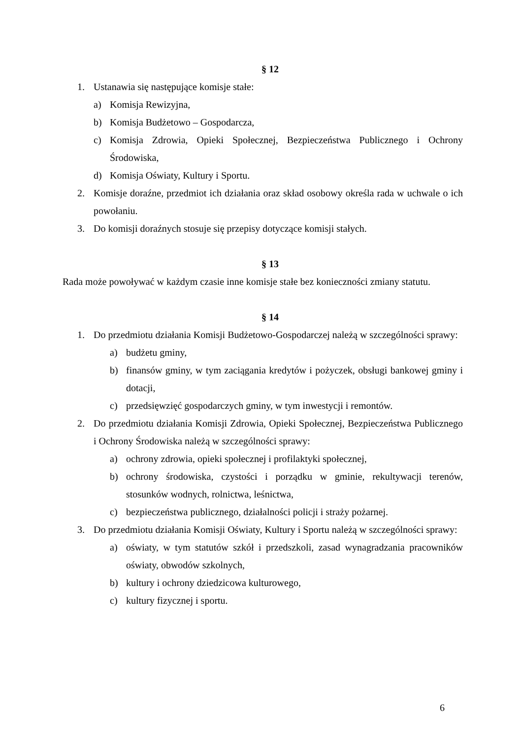§ 12
1. Ustanawia się następujące komisje stałe:
a) Komisja Rewizyjna,
b) Komisja Budżetowo – Gospodarcza,
c) Komisja Zdrowia, Opieki Społecznej, Bezpieczeństwa Publicznego i Ochrony Środowiska,
d) Komisja Oświaty, Kultury i Sportu.
2. Komisje doraźne, przedmiot ich działania oraz skład osobowy określa rada w uchwale o ich powołaniu.
3. Do komisji doraźnych stosuje się przepisy dotyczące komisji stałych.
§ 13
Rada może powoływać w każdym czasie inne komisje stałe bez konieczności zmiany statutu.
§ 14
1. Do przedmiotu działania Komisji Budżetowo-Gospodarczej należą w szczególności sprawy:
a) budżetu gminy,
b) finansów gminy, w tym zaciągania kredytów i pożyczek, obsługi bankowej gminy i dotacji,
c) przedsięwzięć gospodarczych gminy, w tym inwestycji i remontów.
2. Do przedmiotu działania Komisji Zdrowia, Opieki Społecznej, Bezpieczeństwa Publicznego i Ochrony Środowiska należą w szczególności sprawy:
a) ochrony zdrowia, opieki społecznej i profilaktyki społecznej,
b) ochrony środowiska, czystości i porządku w gminie, rekultywacji terenów, stosunków wodnych, rolnictwa, leśnictwa,
c) bezpieczeństwa publicznego, działalności policji i straży pożarnej.
3. Do przedmiotu działania Komisji Oświaty, Kultury i Sportu należą w szczególności sprawy:
a) oświaty, w tym statutów szkół i przedszkoli, zasad wynagradzania pracowników oświaty, obwodów szkolnych,
b) kultury i ochrony dziedzicowa kulturowego,
c) kultury fizycznej i sportu.
6